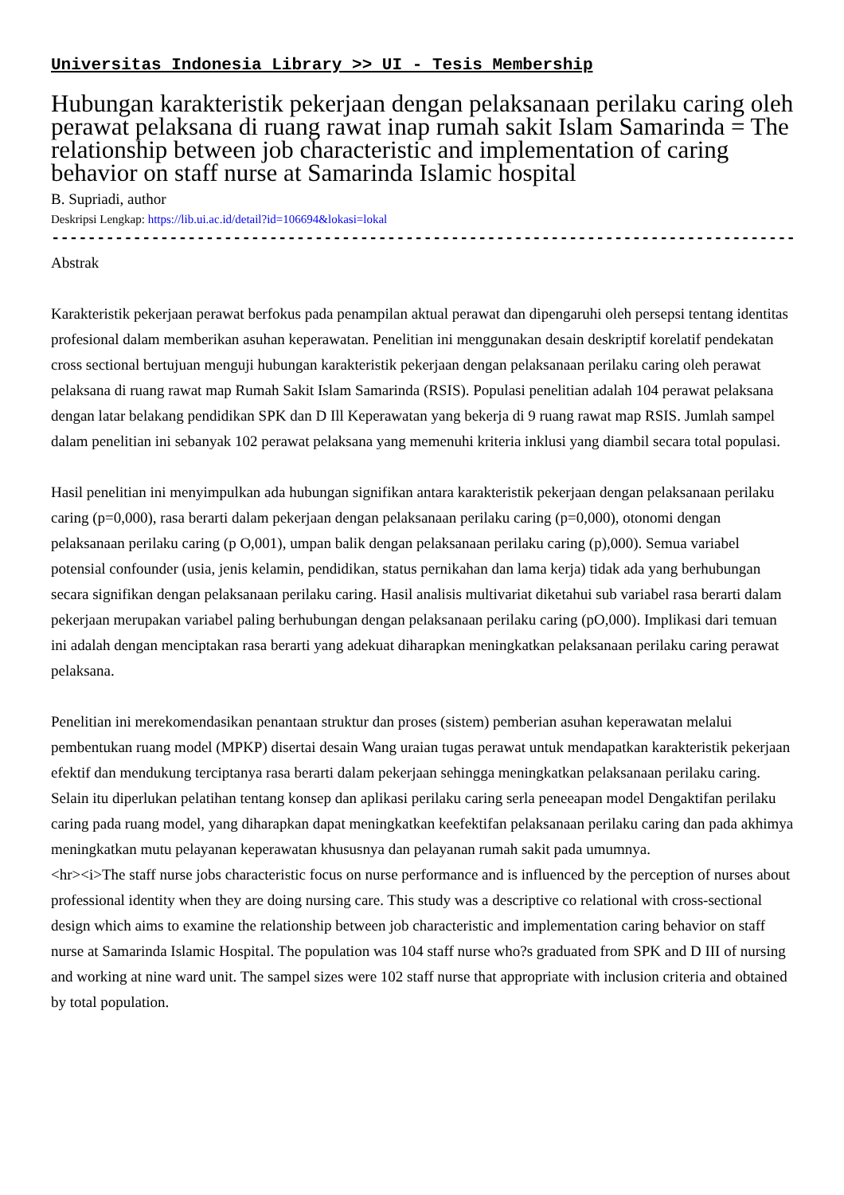Universitas Indonesia Library >> UI - Tesis Membership
Hubungan karakteristik pekerjaan dengan pelaksanaan perilaku caring oleh perawat pelaksana di ruang rawat inap rumah sakit Islam Samarinda = The relationship between job characteristic and implementation of caring behavior on staff nurse at Samarinda Islamic hospital
B. Supriadi, author
Deskripsi Lengkap: https://lib.ui.ac.id/detail?id=106694&lokasi=lokal
------------------------------------------------------------------------------------------
Abstrak
Karakteristik pekerjaan perawat berfokus pada penampilan aktual perawat dan dipengaruhi oleh persepsi tentang identitas profesional dalam memberikan asuhan keperawatan. Penelitian ini menggunakan desain deskriptif korelatif pendekatan cross sectional bertujuan menguji hubungan karakteristik pekerjaan dengan pelaksanaan perilaku caring oleh perawat pelaksana di ruang rawat map Rumah Sakit Islam Samarinda (RSIS). Populasi penelitian adalah 104 perawat pelaksana dengan latar belakang pendidikan SPK dan D Ill Keperawatan yang bekerja di 9 ruang rawat map RSIS. Jumlah sampel dalam penelitian ini sebanyak 102 perawat pelaksana yang memenuhi kriteria inklusi yang diambil secara total populasi.
Hasil penelitian ini menyimpulkan ada hubungan signifikan antara karakteristik pekerjaan dengan pelaksanaan perilaku caring (p=0,000), rasa berarti dalam pekerjaan dengan pelaksanaan perilaku caring (p=0,000), otonomi dengan pelaksanaan perilaku caring (p O,001), umpan balik dengan pelaksanaan perilaku caring (p),000). Semua variabel potensial confounder (usia, jenis kelamin, pendidikan, status pernikahan dan lama kerja) tidak ada yang berhubungan secara signifikan dengan pelaksanaan perilaku caring. Hasil analisis multivariat diketahui sub variabel rasa berarti dalam pekerjaan merupakan variabel paling berhubungan dengan pelaksanaan perilaku caring (pO,000). Implikasi dari temuan ini adalah dengan menciptakan rasa berarti yang adekuat diharapkan meningkatkan pelaksanaan perilaku caring perawat pelaksana.
Penelitian ini merekomendasikan penantaan struktur dan proses (sistem) pemberian asuhan keperawatan melalui pembentukan ruang model (MPKP) disertai desain Wang uraian tugas perawat untuk mendapatkan karakteristik pekerjaan efektif dan mendukung terciptanya rasa berarti dalam pekerjaan sehingga meningkatkan pelaksanaan perilaku caring. Selain itu diperlukan pelatihan tentang konsep dan aplikasi perilaku caring serla peneeapan model Dengaktifan perilaku caring pada ruang model, yang diharapkan dapat meningkatkan keefektifan pelaksanaan perilaku caring dan pada akhimya meningkatkan mutu pelayanan keperawatan khususnya dan pelayanan rumah sakit pada umumnya.
<hr><i>The staff nurse jobs characteristic focus on nurse performance and is influenced by the perception of nurses about professional identity when they are doing nursing care. This study was a descriptive co relational with cross-sectional design which aims to examine the relationship between job characteristic and implementation caring behavior on staff nurse at Samarinda Islamic Hospital. The population was 104 staff nurse who?s graduated from SPK and D III of nursing and working at nine ward unit. The sampel sizes were 102 staff nurse that appropriate with inclusion criteria and obtained by total population.